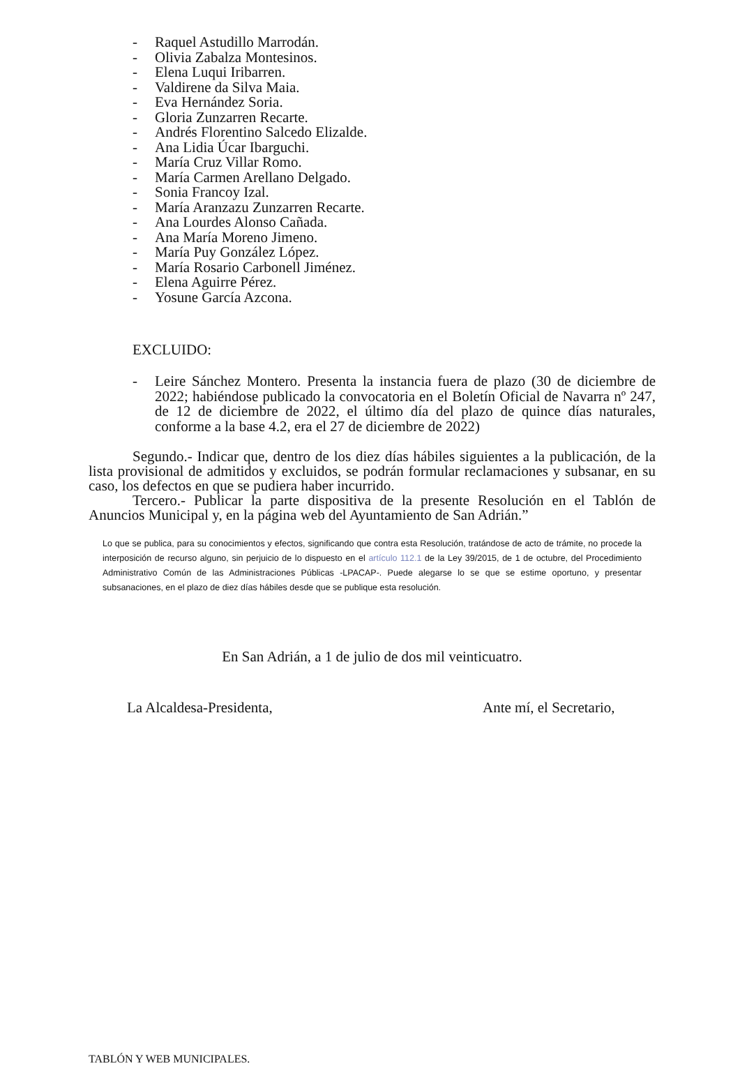- Raquel Astudillo Marrodán.
- Olivia Zabalza Montesinos.
- Elena Luqui Iribarren.
- Valdirene da Silva Maia.
- Eva Hernández Soria.
- Gloria Zunzarren Recarte.
- Andrés Florentino Salcedo Elizalde.
- Ana Lidia Úcar Ibarguchi.
- María Cruz Villar Romo.
- María Carmen Arellano Delgado.
- Sonia Francoy Izal.
- María Aranzazu Zunzarren Recarte.
- Ana Lourdes Alonso Cañada.
- Ana María Moreno Jimeno.
- María Puy González López.
- María Rosario Carbonell Jiménez.
- Elena Aguirre Pérez.
- Yosune García Azcona.
EXCLUIDO:
- Leire Sánchez Montero. Presenta la instancia fuera de plazo (30 de diciembre de 2022; habiéndose publicado la convocatoria en el Boletín Oficial de Navarra nº 247, de 12 de diciembre de 2022, el último día del plazo de quince días naturales, conforme a la base 4.2, era el 27 de diciembre de 2022)
Segundo.- Indicar que, dentro de los diez días hábiles siguientes a la publicación, de la lista provisional de admitidos y excluidos, se podrán formular reclamaciones y subsanar, en su caso, los defectos en que se pudiera haber incurrido.
Tercero.- Publicar la parte dispositiva de la presente Resolución en el Tablón de Anuncios Municipal y, en la página web del Ayuntamiento de San Adrián.”
Lo que se publica, para su conocimientos y efectos, significando que contra esta Resolución, tratándose de acto de trámite, no procede la interposición de recurso alguno, sin perjuicio de lo dispuesto en el artículo 112.1 de la Ley 39/2015, de 1 de octubre, del Procedimiento Administrativo Común de las Administraciones Públicas -LPACAP-. Puede alegarse lo se que se estime oportuno, y presentar subsanaciones, en el plazo de diez días hábiles desde que se publique esta resolución.
En San Adrián, a 1 de julio de dos mil veinticuatro.
La Alcaldesa-Presidenta, Ante mí, el Secretario,
TABLÓN Y WEB MUNICIPALES.